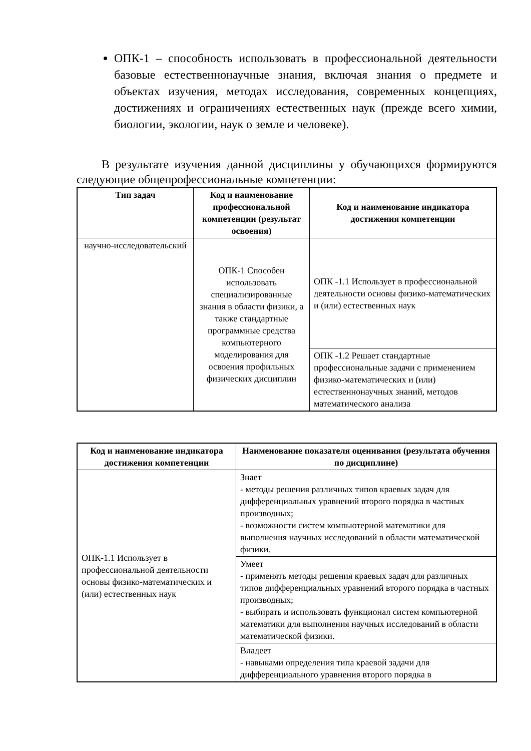ОПК-1 – способность использовать в профессиональной деятельности базовые естественнонаучные знания, включая знания о предмете и объектах изучения, методах исследования, современных концепциях, достижениях и ограничениях естественных наук (прежде всего химии, биологии, экологии, наук о земле и человеке).
В результате изучения данной дисциплины у обучающихся формируются следующие общепрофессиональные компетенции:
| Тип задач | Код и наименование профессиональной компетенции (результат освоения) | Код и наименование индикатора достижения компетенции |
| --- | --- | --- |
| научно-исследовательский | ОПК-1 Способен использовать специализированные знания в области физики, а также стандартные программные средства компьютерного моделирования для освоения профильных физических дисциплин | ОПК -1.1 Использует в профессиональной деятельности основы физико-математических и (или) естественных наук |
| | | ОПК -1.2 Решает стандартные профессиональные задачи с применением физико-математических и (или) естественнонаучных знаний, методов математического анализа |
| Код и наименование индикатора достижения компетенции | Наименование показателя оценивания (результата обучения по дисциплине) |
| --- | --- |
| ОПК-1.1 Использует в профессиональной деятельности основы физико-математических и (или) естественных наук | Знает - методы решения различных типов краевых задач для дифференциальных уравнений второго порядка в частных производных; - возможности систем компьютерной математики для выполнения научных исследований в области математической физики. |
| | Умеет - применять методы решения краевых задач для различных типов дифференциальных уравнений второго порядка в частных производных; - выбирать и использовать функционал систем компьютерной математики для выполнения научных исследований в области математической физики. |
| | Владеет - навыками определения типа краевой задачи для дифференциального уравнения второго порядка в |